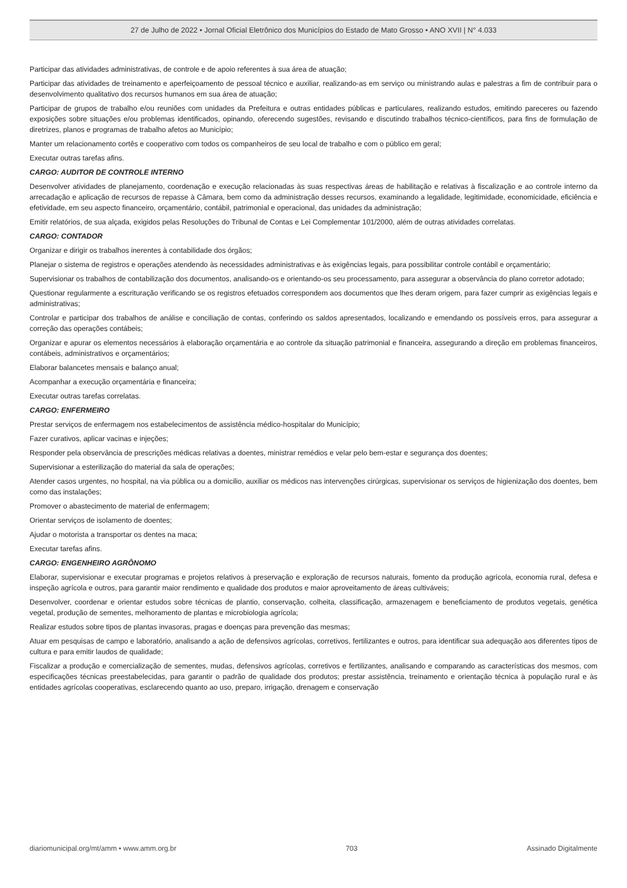27 de Julho de 2022 • Jornal Oficial Eletrônico dos Municípios do Estado de Mato Grosso • ANO XVII | N° 4.033
Participar das atividades administrativas, de controle e de apoio referentes à sua área de atuação;
Participar das atividades de treinamento e aperfeiçoamento de pessoal técnico e auxiliar, realizando-as em serviço ou ministrando aulas e palestras a fim de contribuir para o desenvolvimento qualitativo dos recursos humanos em sua área de atuação;
Participar de grupos de trabalho e/ou reuniões com unidades da Prefeitura e outras entidades públicas e particulares, realizando estudos, emitindo pareceres ou fazendo exposições sobre situações e/ou problemas identificados, opinando, oferecendo sugestões, revisando e discutindo trabalhos técnico-científicos, para fins de formulação de diretrizes, planos e programas de trabalho afetos ao Município;
Manter um relacionamento cortês e cooperativo com todos os companheiros de seu local de trabalho e com o público em geral;
Executar outras tarefas afins.
CARGO: AUDITOR DE CONTROLE INTERNO
Desenvolver atividades de planejamento, coordenação e execução relacionadas às suas respectivas áreas de habilitação e relativas à fiscalização e ao controle interno da arrecadação e aplicação de recursos de repasse à Câmara, bem como da administração desses recursos, examinando a legalidade, legitimidade, economicidade, eficiência e efetividade, em seu aspecto financeiro, orçamentário, contábil, patrimonial e operacional, das unidades da administração;
Emitir relatórios, de sua alçada, exigidos pelas Resoluções do Tribunal de Contas e Lei Complementar 101/2000, além de outras atividades correlatas.
CARGO: CONTADOR
Organizar e dirigir os trabalhos inerentes à contabilidade dos órgãos;
Planejar o sistema de registros e operações atendendo às necessidades administrativas e às exigências legais, para possibilitar controle contábil e orçamentário;
Supervisionar os trabalhos de contabilização dos documentos, analisando-os e orientando-os seu processamento, para assegurar a observância do plano corretor adotado;
Questionar regularmente a escrituração verificando se os registros efetuados correspondem aos documentos que lhes deram origem, para fazer cumprir as exigências legais e administrativas;
Controlar e participar dos trabalhos de análise e conciliação de contas, conferindo os saldos apresentados, localizando e emendando os possíveis erros, para assegurar a correção das operações contábeis;
Organizar e apurar os elementos necessários à elaboração orçamentária e ao controle da situação patrimonial e financeira, assegurando a direção em problemas financeiros, contábeis, administrativos e orçamentários;
Elaborar balancetes mensais e balanço anual;
Acompanhar a execução orçamentária e financeira;
Executar outras tarefas correlatas.
CARGO: ENFERMEIRO
Prestar serviços de enfermagem nos estabelecimentos de assistência médico-hospitalar do Município;
Fazer curativos, aplicar vacinas e injeções;
Responder pela observância de prescrições médicas relativas a doentes, ministrar remédios e velar pelo bem-estar e segurança dos doentes;
Supervisionar a esterilização do material da sala de operações;
Atender casos urgentes, no hospital, na via pública ou a domicilio, auxiliar os médicos nas intervenções cirúrgicas, supervisionar os serviços de higienização dos doentes, bem como das instalações;
Promover o abastecimento de material de enfermagem;
Orientar serviços de isolamento de doentes;
Ajudar o motorista a transportar os dentes na maca;
Executar tarefas afins.
CARGO: ENGENHEIRO AGRÔNOMO
Elaborar, supervisionar e executar programas e projetos relativos à preservação e exploração de recursos naturais, fomento da produção agrícola, economia rural, defesa e inspeção agrícola e outros, para garantir maior rendimento e qualidade dos produtos e maior aproveitamento de áreas cultiváveis;
Desenvolver, coordenar e orientar estudos sobre técnicas de plantio, conservação, colheita, classificação, armazenagem e beneficiamento de produtos vegetais, genética vegetal, produção de sementes, melhoramento de plantas e microbiologia agrícola;
Realizar estudos sobre tipos de plantas invasoras, pragas e doenças para prevenção das mesmas;
Atuar em pesquisas de campo e laboratório, analisando a ação de defensivos agrícolas, corretivos, fertilizantes e outros, para identificar sua adequação aos diferentes tipos de cultura e para emitir laudos de qualidade;
Fiscalizar a produção e comercialização de sementes, mudas, defensivos agrícolas, corretivos e fertilizantes, analisando e comparando as características dos mesmos, com especificações técnicas preestabelecidas, para garantir o padrão de qualidade dos produtos; prestar assistência, treinamento e orientação técnica à população rural e às entidades agrícolas cooperativas, esclarecendo quanto ao uso, preparo, irrigação, drenagem e conservação
diariomunicipal.org/mt/amm • www.amm.org.br 703 Assinado Digitalmente